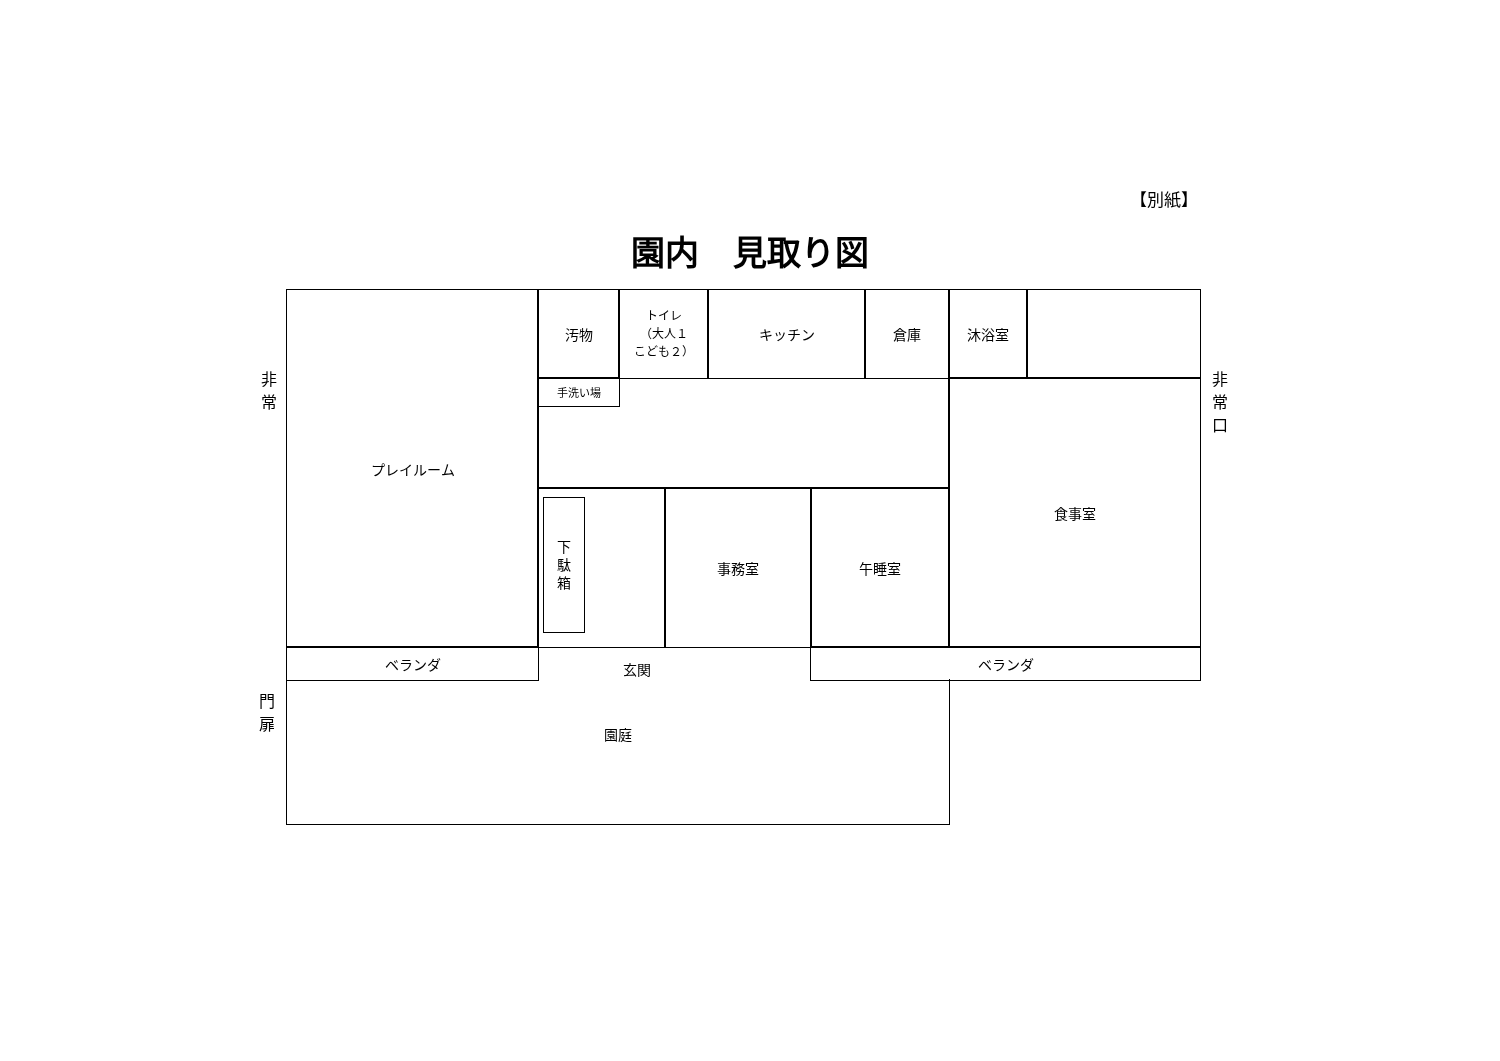【別紙】
園内　見取り図
非
常
プレイルーム
汚物
トイレ
（大人１
こども２）
キッチン
倉庫
沐浴室
手洗い場
食事室
非
常
口
下
駄
箱
事務室
午睡室
ベランダ
玄関
ベランダ
門
扉
園庭